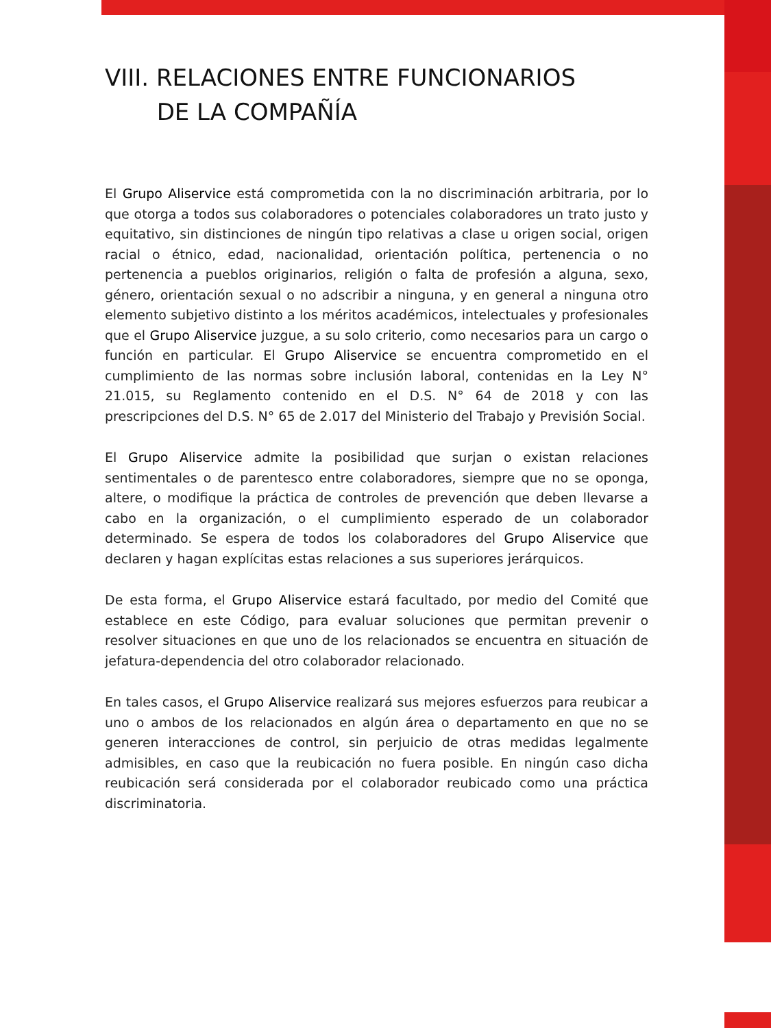VIII. RELACIONES ENTRE FUNCIONARIOS
DE LA COMPAÑÍA
El Grupo Aliservice está comprometida con la no discriminación arbitraria, por lo que otorga a todos sus colaboradores o potenciales colaboradores un trato justo y equitativo, sin distinciones de ningún tipo relativas a clase u origen social, origen racial o étnico, edad, nacionalidad, orientación política, pertenencia o no pertenencia a pueblos originarios, religión o falta de profesión a alguna, sexo, género, orientación sexual o no adscribir a ninguna, y en general a ninguna otro elemento subjetivo distinto a los méritos académicos, intelectuales y profesionales que el Grupo Aliservice juzgue, a su solo criterio, como necesarios para un cargo o función en particular. El Grupo Aliservice se encuentra comprometido en el cumplimiento de las normas sobre inclusión laboral, contenidas en la Ley N° 21.015, su Reglamento contenido en el D.S. N° 64 de 2018 y con las prescripciones del D.S. N° 65 de 2.017 del Ministerio del Trabajo y Previsión Social.
El Grupo Aliservice admite la posibilidad que surjan o existan relaciones sentimentales o de parentesco entre colaboradores, siempre que no se oponga, altere, o modifique la práctica de controles de prevención que deben llevarse a cabo en la organización, o el cumplimiento esperado de un colaborador determinado. Se espera de todos los colaboradores del Grupo Aliservice que declaren y hagan explícitas estas relaciones a sus superiores jerárquicos.
De esta forma, el Grupo Aliservice estará facultado, por medio del Comité que establece en este Código, para evaluar soluciones que permitan prevenir o resolver situaciones en que uno de los relacionados se encuentra en situación de jefatura-dependencia del otro colaborador relacionado.
En tales casos, el Grupo Aliservice realizará sus mejores esfuerzos para reubicar a uno o ambos de los relacionados en algún área o departamento en que no se generen interacciones de control, sin perjuicio de otras medidas legalmente admisibles, en caso que la reubicación no fuera posible. En ningún caso dicha reubicación será considerada por el colaborador reubicado como una práctica discriminatoria.